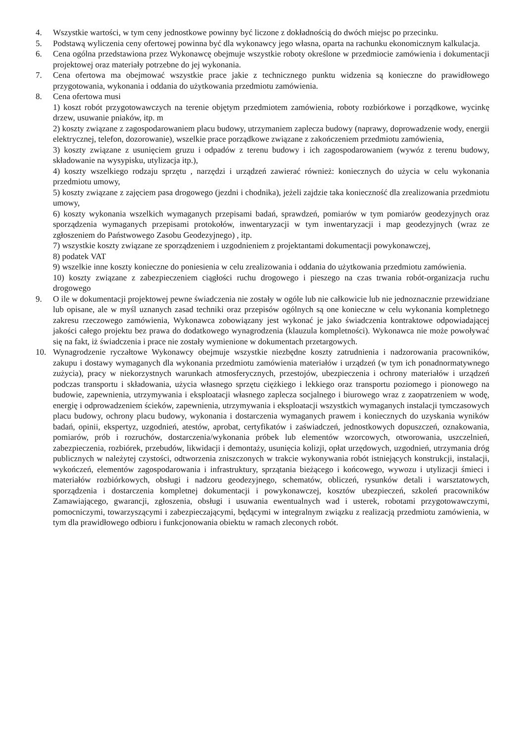4. Wszystkie wartości, w tym ceny jednostkowe powinny być liczone z dokładnością do dwóch miejsc po przecinku.
5. Podstawą wyliczenia ceny ofertowej powinna być dla wykonawcy jego własna, oparta na rachunku ekonomicznym kalkulacja.
6. Cena ogólna przedstawiona przez Wykonawcę obejmuje wszystkie roboty określone w przedmiocie zamówienia i dokumentacji projektowej oraz materiały potrzebne do jej wykonania.
7. Cena ofertowa ma obejmować wszystkie prace jakie z technicznego punktu widzenia są konieczne do prawidłowego przygotowania, wykonania i oddania do użytkowania przedmiotu zamówienia.
8. Cena ofertowa musi
1) koszt robót przygotowawczych na terenie objętym przedmiotem zamówienia, roboty rozbiórkowe i porządkowe, wycinkę drzew, usuwanie pniaków, itp. m
2) koszty związane z zagospodarowaniem placu budowy, utrzymaniem zaplecza budowy (naprawy, doprowadzenie wody, energii elektrycznej, telefon, dozorowanie), wszelkie prace porządkowe związane z zakończeniem przedmiotu zamówienia,
3) koszty związane z usunięciem gruzu i odpadów z terenu budowy i ich zagospodarowaniem (wywóz z terenu budowy, składowanie na wysypisku, utylizacja itp.),
4) koszty wszelkiego rodzaju sprzętu , narzędzi i urządzeń zawierać również: koniecznych do użycia w celu wykonania przedmiotu umowy,
5) koszty związane z zajęciem pasa drogowego (jezdni i chodnika), jeżeli zajdzie taka konieczność dla zrealizowania przedmiotu umowy,
6) koszty wykonania wszelkich wymaganych przepisami badań, sprawdzeń, pomiarów w tym pomiarów geodezyjnych oraz sporządzenia wymaganych przepisami protokołów, inwentaryzacji w tym inwentaryzacji i map geodezyjnych (wraz ze zgłoszeniem do Państwowego Zasobu Geodezyjnego) , itp.
7) wszystkie koszty związane ze sporządzeniem i uzgodnieniem z projektantami dokumentacji powykonawczej,
8) podatek VAT
9) wszelkie inne koszty konieczne do poniesienia w celu zrealizowania i oddania do użytkowania przedmiotu zamówienia.
10) koszty związane z zabezpieczeniem ciągłości ruchu drogowego i pieszego na czas trwania robót-organizacja ruchu drogowego
9. O ile w dokumentacji projektowej pewne świadczenia nie zostały w ogóle lub nie całkowicie lub nie jednoznacznie przewidziane lub opisane, ale w myśl uznanych zasad techniki oraz przepisów ogólnych są one konieczne w celu wykonania kompletnego zakresu rzeczowego zamówienia, Wykonawca zobowiązany jest wykonać je jako świadczenia kontraktowe odpowiadającej jakości całego projektu bez prawa do dodatkowego wynagrodzenia (klauzula kompletności). Wykonawca nie może powoływać się na fakt, iż świadczenia i prace nie zostały wymienione w dokumentach przetargowych.
10. Wynagrodzenie ryczałtowe Wykonawcy obejmuje wszystkie niezbędne koszty zatrudnienia i nadzorowania pracowników, zakupu i dostawy wymaganych dla wykonania przedmiotu zamówienia materiałów i urządzeń (w tym ich ponadnormatywnego zużycia), pracy w niekorzystnych warunkach atmosferycznych, przestojów, ubezpieczenia i ochrony materiałów i urządzeń podczas transportu i składowania, użycia własnego sprzętu ciężkiego i lekkiego oraz transportu poziomego i pionowego na budowie, zapewnienia, utrzymywania i eksploatacji własnego zaplecza socjalnego i biurowego wraz z zaopatrzeniem w wodę, energię i odprowadzeniem ścieków, zapewnienia, utrzymywania i eksploatacji wszystkich wymaganych instalacji tymczasowych placu budowy, ochrony placu budowy, wykonania i dostarczenia wymaganych prawem i koniecznych do uzyskania wyników badań, opinii, ekspertyz, uzgodnień, atestów, aprobat, certyfikatów i zaświadczeń, jednostkowych dopuszczeń, oznakowania, pomiarów, prób i rozruchów, dostarczenia/wykonania próbek lub elementów wzorcowych, otworowania, uszczelnień, zabezpieczenia, rozbiórek, przebudów, likwidacji i demontaży, usunięcia kolizji, opłat urzędowych, uzgodnień, utrzymania dróg publicznych w należytej czystości, odtworzenia zniszczonych w trakcie wykonywania robót istniejących konstrukcji, instalacji, wykończeń, elementów zagospodarowania i infrastruktury, sprzątania bieżącego i końcowego, wywozu i utylizacji śmieci i materiałów rozbiórkowych, obsługi i nadzoru geodezyjnego, schematów, obliczeń, rysunków detali i warsztatowych, sporządzenia i dostarczenia kompletnej dokumentacji i powykonawczej, kosztów ubezpieczeń, szkoleń pracowników Zamawiającego, gwarancji, zgłoszenia, obsługi i usuwania ewentualnych wad i usterek, robotami przygotowawczymi, pomocniczymi, towarzyszącymi i zabezpieczającymi, będącymi w integralnym związku z realizacją przedmiotu zamówienia, w tym dla prawidłowego odbioru i funkcjonowania obiektu w ramach zleconych robót.